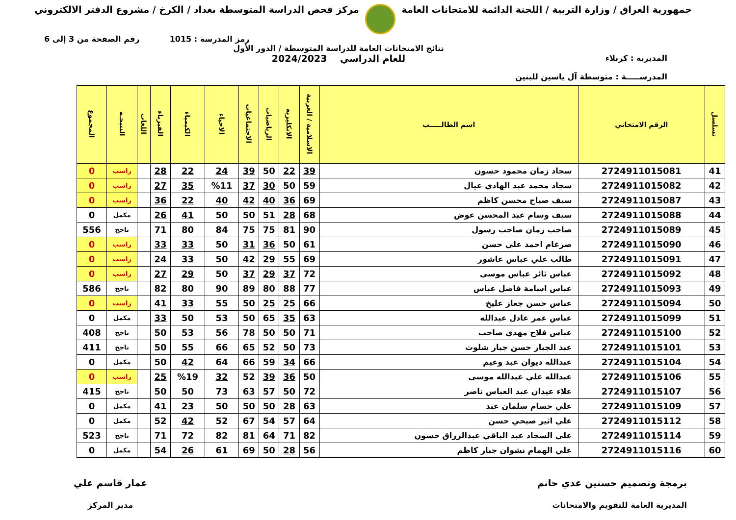جمهورية العراق / وزارة التربية / اللجنة الدائمة للامتحانات العامة
مركز فحص الدراسة المتوسطة بغداد / الكرخ / مشروع الدفتر الالكتروني
رمز المدرسة : 1015 رقم الصفحة من 3 إلى 6
المديرية : كربلاء
المدرســـــة : متوسطة آل ياسين للبنين
نتائج الامتحانات العامة للدراسة المتوسطة / الدور الأول
للعام الدراسي 2024/2023
| تسلسل | الرقم الامتحاني | اسم الطالـــــب | الاسلامية / العربية | الانكليزية | الرياضيات | الاجتماعيات | الاحياء | الكيمياء | الفيزياء | اللغات | النتيجـة | المجموع |
| --- | --- | --- | --- | --- | --- | --- | --- | --- | --- | --- | --- | --- |
| 41 | 2724911015081 | سجاد زمان محمود حسون | 39 | 22 | 50 | 39 | 24 | 22 | 28 | | راسب | 0 |
| 42 | 2724911015082 | سجاد محمد عبد الهادي عيال | 59 | 50 | 30 | 37 | %11 | 35 | 27 | | راسب | 0 |
| 43 | 2724911015087 | سيف صباح محسن كاظم | 69 | 36 | 40 | 42 | 40 | 22 | 36 | | راسب | 0 |
| 44 | 2724911015088 | سيف وسام عبد المحسن عوض | 68 | 28 | 51 | 50 | 50 | 41 | 26 | | مكمل | 0 |
| 45 | 2724911015089 | صاحب زمان صاحب رسول | 90 | 81 | 75 | 75 | 84 | 80 | 71 | | ناجح | 556 |
| 46 | 2724911015090 | ضرغام احمد علي حسن | 61 | 50 | 36 | 31 | 50 | 33 | 33 | | راسب | 0 |
| 47 | 2724911015091 | طالب علي عباس عاشور | 69 | 55 | 29 | 42 | 50 | 33 | 24 | | راسب | 0 |
| 48 | 2724911015092 | عباس ثائر عباس موسى | 72 | 37 | 29 | 37 | 50 | 29 | 27 | | راسب | 0 |
| 49 | 2724911015093 | عباس اسامة فاضل عباس | 77 | 88 | 80 | 89 | 90 | 80 | 82 | | ناجح | 586 |
| 50 | 2724911015094 | عباس حسن جعاز عليخ | 66 | 25 | 25 | 50 | 55 | 33 | 41 | | راسب | 0 |
| 51 | 2724911015099 | عباس عمر عادل عبدالله | 63 | 35 | 65 | 50 | 53 | 50 | 33 | | مكمل | 0 |
| 52 | 2724911015100 | عباس فلاح مهدي صاحب | 71 | 50 | 50 | 78 | 56 | 53 | 50 | | ناجح | 408 |
| 53 | 2724911015101 | عبد الجبار حسن جبار شلوت | 73 | 50 | 52 | 65 | 66 | 55 | 50 | | ناجح | 411 |
| 54 | 2724911015104 | عبدالله ديوان عبد وعيم | 66 | 34 | 59 | 66 | 64 | 42 | 50 | | مكمل | 0 |
| 55 | 2724911015106 | عبدالله علي عبدالله موسى | 50 | 36 | 39 | 52 | 32 | %19 | 25 | | راسب | 0 |
| 56 | 2724911015107 | علاء عيدان عبد العباس ناصر | 72 | 50 | 57 | 63 | 73 | 50 | 50 | | ناجح | 415 |
| 57 | 2724911015109 | علي حسام سلمان عبد | 63 | 28 | 50 | 50 | 50 | 23 | 41 | | مكمل | 0 |
| 58 | 2724911015112 | علي اثير صبحي حسن | 64 | 57 | 54 | 67 | 52 | 42 | 52 | | مكمل | 0 |
| 59 | 2724911015114 | علي السجاد عبد الباقي عبدالرزاق حسون | 82 | 71 | 64 | 81 | 82 | 72 | 71 | | ناجح | 523 |
| 60 | 2724911015116 | علي الهمام نشوان جبار كاظم | 56 | 28 | 50 | 69 | 61 | 26 | 54 | | مكمل | 0 |
برمجة وتصميم حسنين عدي حاتم
المديرية العامة للتقويم والامتحانات
عمار قاسم علي
مدير المركز